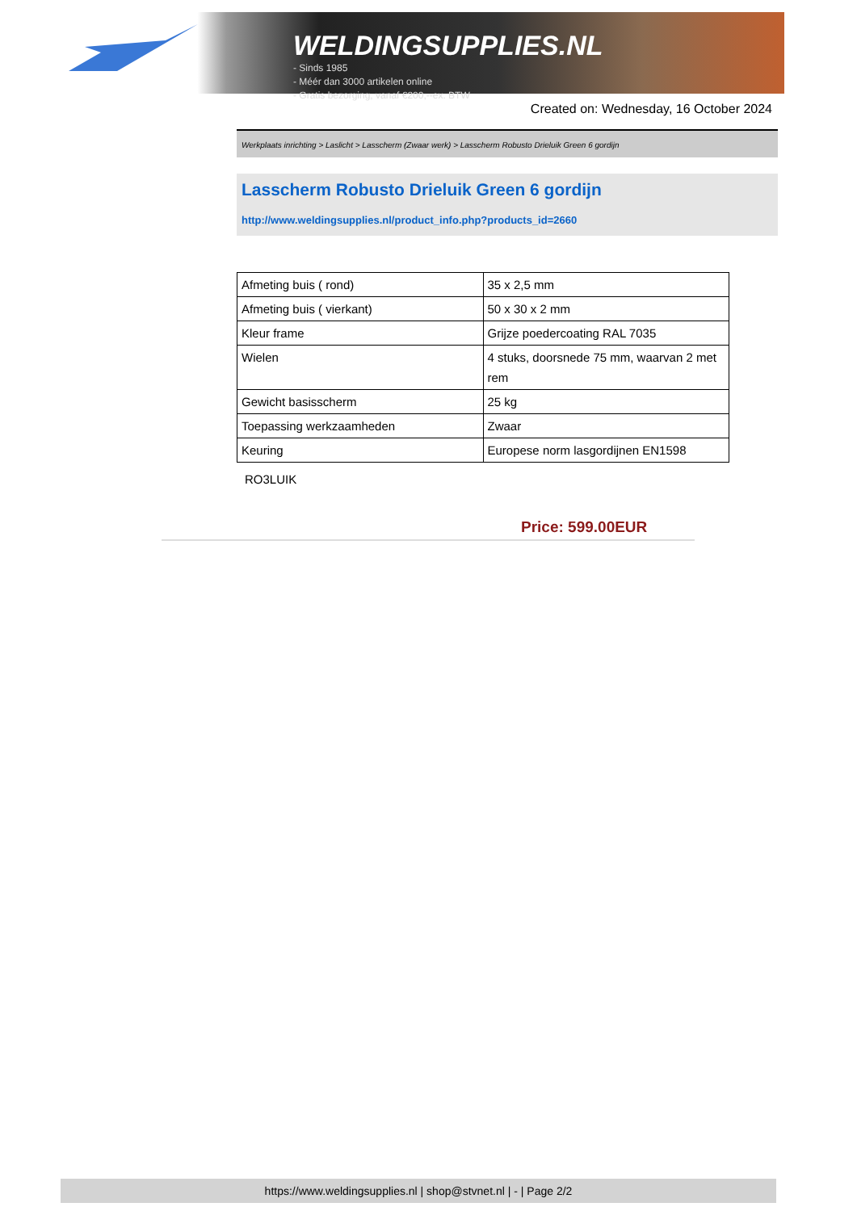WELDINGSUPPLIES.NL
- Sinds 1985
- Méér dan 3000 artikelen online
- Gratis bezorging, vanaf €200,--ex. BTW
Created on: Wednesday, 16 October 2024
Werkplaats inrichting > Laslicht > Lasscherm (Zwaar werk) > Lasscherm Robusto Drieluik Green 6 gordijn
Lasscherm Robusto Drieluik Green 6 gordijn
http://www.weldingsupplies.nl/product_info.php?products_id=2660
| Afmeting buis ( rond) | 35 x 2,5 mm |
| Afmeting buis ( vierkant) | 50 x 30 x 2 mm |
| Kleur frame | Grijze poedercoating RAL 7035 |
| Wielen | 4 stuks, doorsnede 75 mm, waarvan 2 met rem |
| Gewicht basisscherm | 25 kg |
| Toepassing werkzaamheden | Zwaar |
| Keuring | Europese norm lasgordijnen EN1598 |
RO3LUIK
Price: 599.00EUR
https://www.weldingsupplies.nl | shop@stvnet.nl | - | Page 2/2